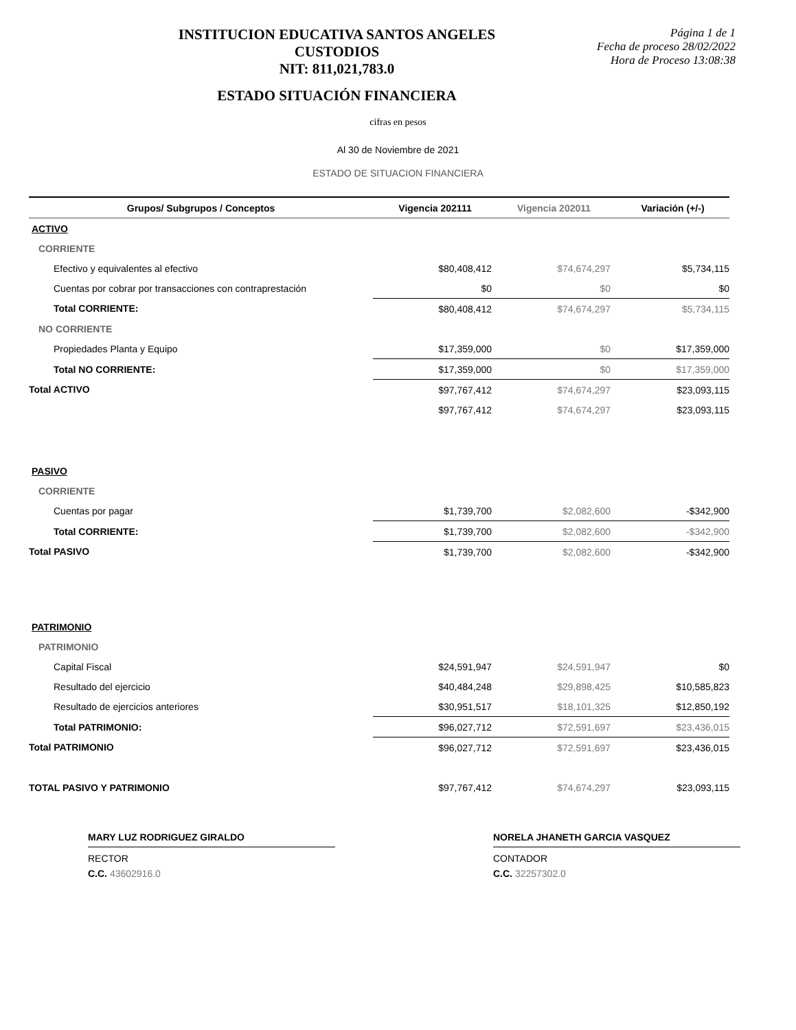INSTITUCION EDUCATIVA SANTOS ANGELES CUSTODIOS
NIT: 811,021,783.0
ESTADO SITUACIÓN FINANCIERA
Página 1 de 1
Fecha de proceso 28/02/2022
Hora de Proceso 13:08:38
cifras en pesos
Al 30 de Noviembre de 2021
ESTADO DE SITUACION FINANCIERA
| Grupos/ Subgrupos / Conceptos | Vigencia 202111 | Vigencia 202011 | Variación (+/-) |
| --- | --- | --- | --- |
| ACTIVO | | | |
| CORRIENTE | | | |
| Efectivo y equivalentes al efectivo | $80,408,412 | $74,674,297 | $5,734,115 |
| Cuentas por cobrar por transacciones con contraprestación | $0 | $0 | $0 |
| Total CORRIENTE: | $80,408,412 | $74,674,297 | $5,734,115 |
| NO CORRIENTE | | | |
| Propiedades Planta y Equipo | $17,359,000 | $0 | $17,359,000 |
| Total NO CORRIENTE: | $17,359,000 | $0 | $17,359,000 |
| Total ACTIVO | $97,767,412 | $74,674,297 | $23,093,115 |
| | $97,767,412 | $74,674,297 | $23,093,115 |
| PASIVO | | | |
| CORRIENTE | | | |
| Cuentas por pagar | $1,739,700 | $2,082,600 | -$342,900 |
| Total CORRIENTE: | $1,739,700 | $2,082,600 | -$342,900 |
| Total PASIVO | $1,739,700 | $2,082,600 | -$342,900 |
| PATRIMONIO | | | |
| PATRIMONIO | | | |
| Capital Fiscal | $24,591,947 | $24,591,947 | $0 |
| Resultado del ejercicio | $40,484,248 | $29,898,425 | $10,585,823 |
| Resultado de ejercicios anteriores | $30,951,517 | $18,101,325 | $12,850,192 |
| Total PATRIMONIO: | $96,027,712 | $72,591,697 | $23,436,015 |
| Total PATRIMONIO | $96,027,712 | $72,591,697 | $23,436,015 |
| TOTAL PASIVO Y PATRIMONIO | $97,767,412 | $74,674,297 | $23,093,115 |
MARY LUZ RODRIGUEZ GIRALDO
RECTOR
C.C. 43602916.0
NORELA JHANETH GARCIA VASQUEZ
CONTADOR
C.C. 32257302.0